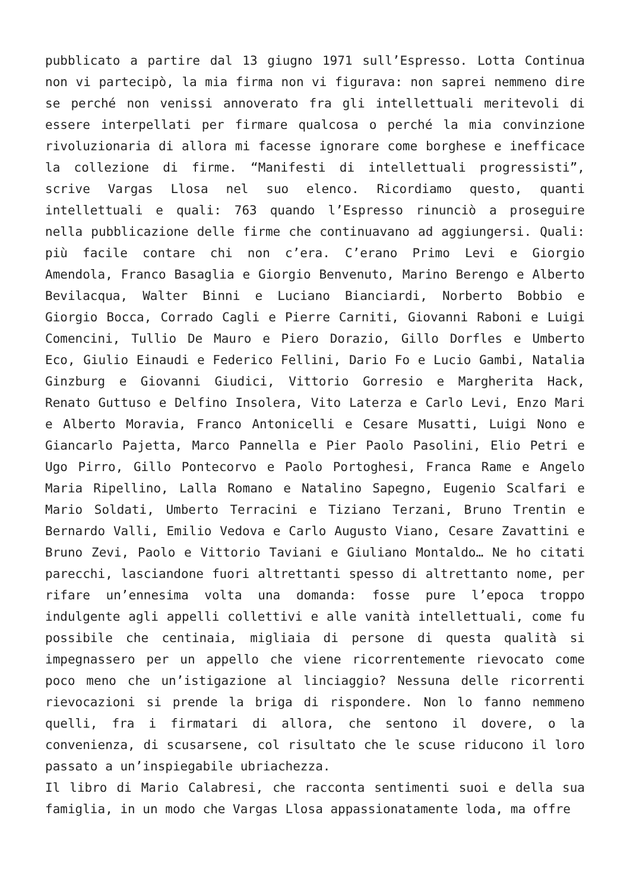pubblicato a partire dal 13 giugno 1971 sull’Espresso. Lotta Continua non vi partecipò, la mia firma non vi figurava: non saprei nemmeno dire se perché non venissi annoverato fra gli intellettuali meritevoli di essere interpellati per firmare qualcosa o perché la mia convinzione rivoluzionaria di allora mi facesse ignorare come borghese e inefficace la collezione di firme. “Manifesti di intellettuali progressisti”, scrive Vargas Llosa nel suo elenco. Ricordiamo questo, quanti intellettuali e quali: 763 quando l’Espresso rinunciò a proseguire nella pubblicazione delle firme che continuavano ad aggiungersi. Quali: più facile contare chi non c’era. C’erano Primo Levi e Giorgio Amendola, Franco Basaglia e Giorgio Benvenuto, Marino Berengo e Alberto Bevilacqua, Walter Binni e Luciano Bianciardi, Norberto Bobbio e Giorgio Bocca, Corrado Cagli e Pierre Carniti, Giovanni Raboni e Luigi Comencini, Tullio De Mauro e Piero Dorazio, Gillo Dorfles e Umberto Eco, Giulio Einaudi e Federico Fellini, Dario Fo e Lucio Gambi, Natalia Ginzburg e Giovanni Giudici, Vittorio Gorresio e Margherita Hack, Renato Guttuso e Delfino Insolera, Vito Laterza e Carlo Levi, Enzo Mari e Alberto Moravia, Franco Antonicelli e Cesare Musatti, Luigi Nono e Giancarlo Pajetta, Marco Pannella e Pier Paolo Pasolini, Elio Petri e Ugo Pirro, Gillo Pontecorvo e Paolo Portoghesi, Franca Rame e Angelo Maria Ripellino, Lalla Romano e Natalino Sapegno, Eugenio Scalfari e Mario Soldati, Umberto Terracini e Tiziano Terzani, Bruno Trentin e Bernardo Valli, Emilio Vedova e Carlo Augusto Viano, Cesare Zavattini e Bruno Zevi, Paolo e Vittorio Taviani e Giuliano Montaldo… Ne ho citati parecchi, lasciandone fuori altrettanti spesso di altrettanto nome, per rifare un’ennesima volta una domanda: fosse pure l’epoca troppo indulgente agli appelli collettivi e alle vanità intellettuali, come fu possibile che centinaia, migliaia di persone di questa qualità si impegnassero per un appello che viene ricorrentemente rievocato come poco meno che un’istigazione al linciaggio? Nessuna delle ricorrenti rievocazioni si prende la briga di rispondere. Non lo fanno nemmeno quelli, fra i firmatari di allora, che sentono il dovere, o la convenienza, di scusarsene, col risultato che le scuse riducono il loro passato a un’inspiegabile ubriachezza.
Il libro di Mario Calabresi, che racconta sentimenti suoi e della sua famiglia, in un modo che Vargas Llosa appassionatamente loda, ma offre